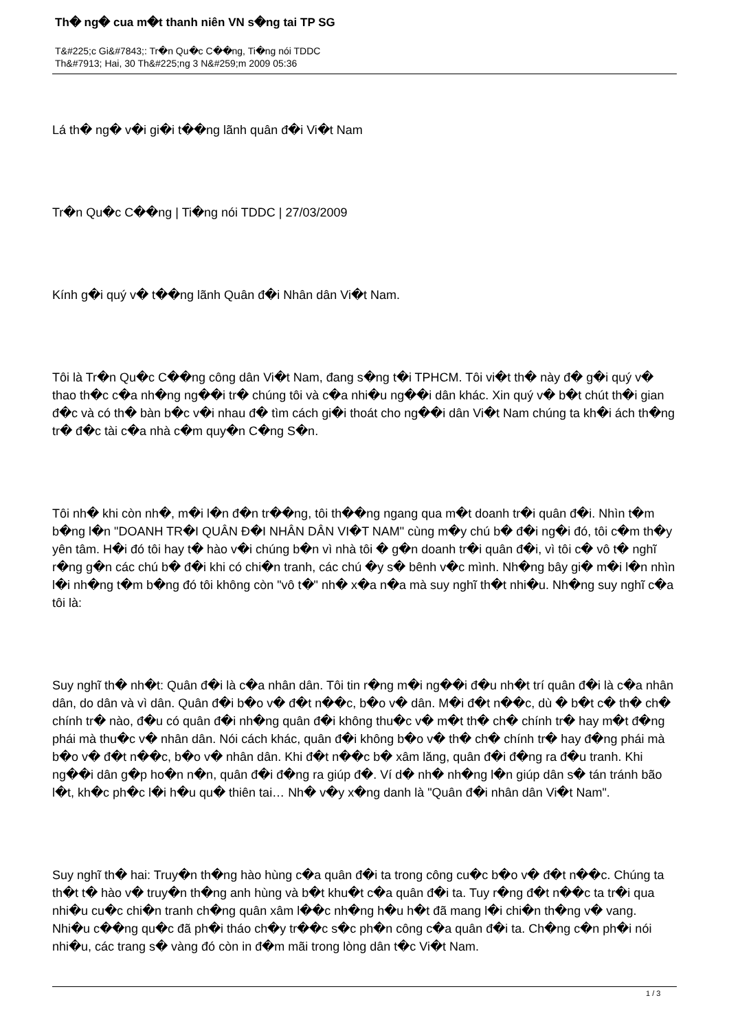Th� ng� cua m�t thanh niên VN s�ng tai TP SG
T&#225;c Gi&#7843;: Tr�n Qu�c C��ng, Ti�ng nói TDDC
Th&#7913; Hai, 30 Th&#225;ng 3 N&#259;m 2009 05:36
Lá th� ng� v�i gi�i t��ng lãnh quân đ�i Vi�t Nam
Tr�n Qu�c C��ng | Ti�ng nói TDDC | 27/03/2009
Kính g�i quý v� t��ng lãnh Quân đ�i Nhân dân Vi�t Nam.
Tôi là Tr�n Qu�c C��ng công dân Vi�t Nam, đang s�ng t�i TPHCM. Tôi vi�t th� này đ� g�i quý v� thao th�c c�a nh�ng ng��i tr� chúng tôi và c�a nhi�u ng��i dân khác. Xin quý v� b�t chút th�i gian đ�c và có th� bàn b�c v�i nhau đ� tìm cách gi�i thoát cho ng��i dân Vi�t Nam chúng ta kh�i ách th�ng tr� đ�c tài c�a nhà c�m quy�n C�ng S�n.
Tôi nh� khi còn nh�, m�i l�n đ�n tr��ng, tôi th��ng ngang qua m�t doanh tr�i quân đ�i. Nhìn t�m b�ng l�n "DOANH TR�I QUÂN Đ�I NHÂN DÂN VI�T NAM" cùng m�y chú b� đ�i ng�i đó, tôi c�m th�y yên tâm. H�i đó tôi hay t� hào v�i chúng b�n vì nhà tôi � g�n doanh tr�i quân đ�i, vì tôi c� vô t� nghĩ r�ng g�n các chú b� đ�i khi có chi�n tranh, các chú �y s� bênh v�c mình. Nh�ng bây gi� m�i l�n nhìn l�i nh�ng t�m b�ng đó tôi không còn "vô t�" nh� x�a n�a mà suy nghĩ th�t nhi�u. Nh�ng suy nghĩ c�a tôi là:
Suy nghĩ th� nh�t: Quân đ�i là c�a nhân dân. Tôi tin r�ng m�i ng��i đ�u nh�t trí quân đ�i là c�a nhân dân, do dân và vì dân. Quân đ�i b�o v� đ�t n��c, b�o v� dân. M�i đ�t n��c, dù � b�t c� th� ch� chính tr� nào, đ�u có quân đ�i nh�ng quân đ�i không thu�c v� m�t th� ch� chính tr� hay m�t đ�ng phái mà thu�c v� nhân dân. Nói cách khác, quân đ�i không b�o v� th� ch� chính tr� hay đ�ng phái mà b�o v� đ�t n��c, b�o v� nhân dân. Khi đ�t n��c b� xâm lăng, quân đ�i đ�ng ra đ�u tranh. Khi ng��i dân g�p ho�n n�n, quân đ�i đ�ng ra giúp đ�. Ví d� nh� nh�ng l�n giúp dân s� tán tránh bão l�t, kh�c ph�c l�i h�u qu� thiên tai… Nh� v�y x�ng danh là "Quân đ�i nhân dân Vi�t Nam".
Suy nghĩ th� hai: Truy�n th�ng hào hùng c�a quân đ�i ta trong công cu�c b�o v� đ�t n��c. Chúng ta th�t t� hào v� truy�n th�ng anh hùng và b�t khu�t c�a quân đ�i ta. Tuy r�ng đ�t n��c ta tr�i qua nhi�u cu�c chi�n tranh ch�ng quân xâm l��c nh�ng h�u h�t đã mang l�i chi�n th�ng v� vang. Nhi�u c��ng qu�c đã ph�i tháo ch�y tr��c s�c ph�n công c�a quân đ�i ta. Ch�ng c�n ph�i nói nhi�u, các trang s� vàng đó còn in đ�m mãi trong lòng dân t�c Vi�t Nam.
1 / 3